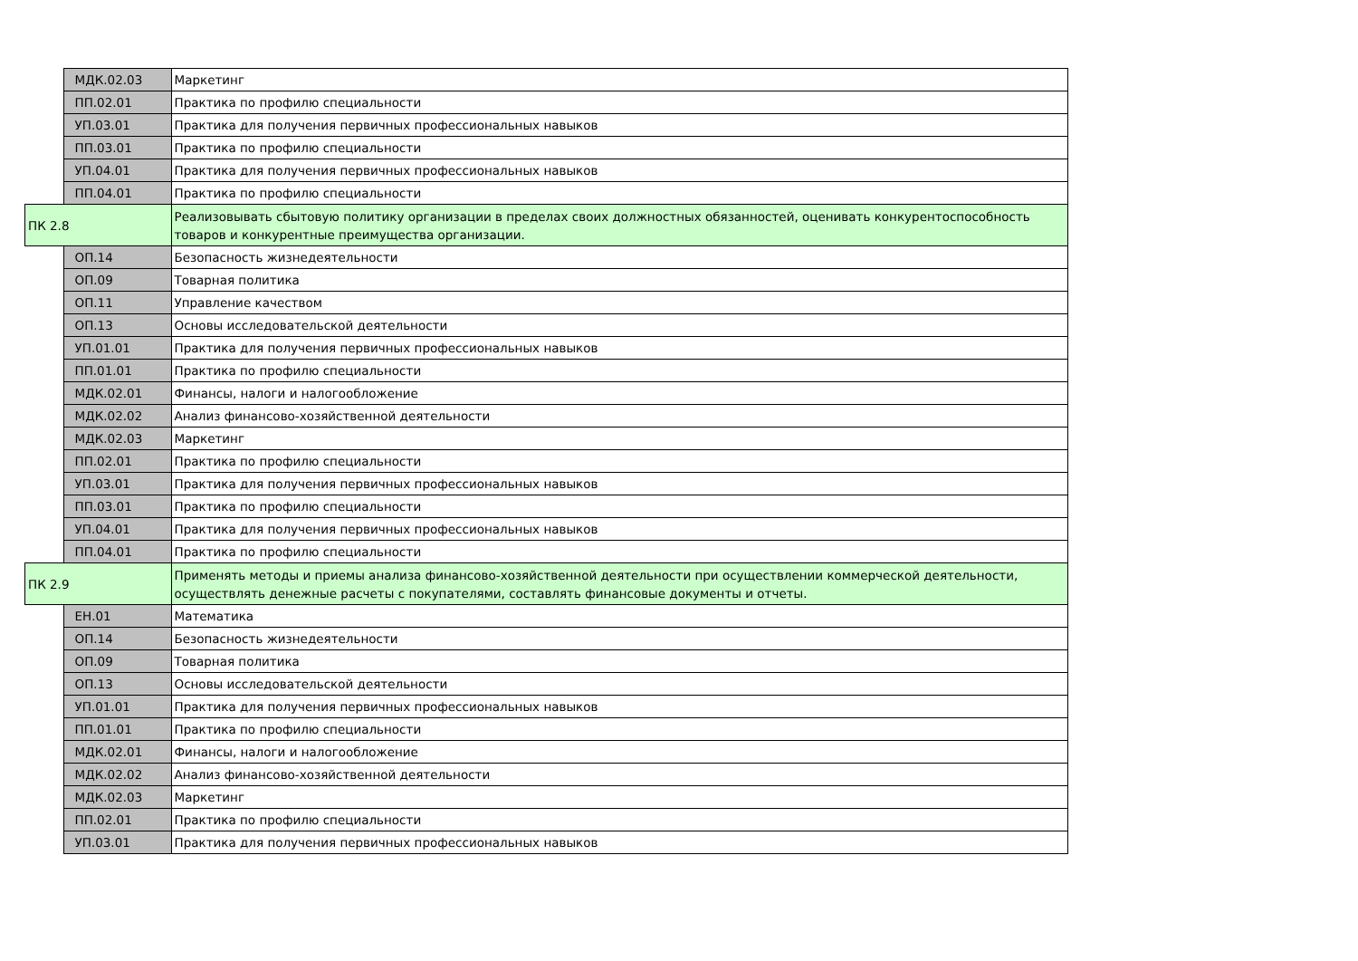| | МДК.02.03 | Маркетинг |
| | ПП.02.01 | Практика по профилю специальности |
| | УП.03.01 | Практика для получения первичных профессиональных навыков |
| | ПП.03.01 | Практика по профилю специальности |
| | УП.04.01 | Практика для получения первичных профессиональных навыков |
| | ПП.04.01 | Практика по профилю специальности |
| ПК 2.8 | | Реализовывать сбытовую политику организации в пределах своих должностных обязанностей, оценивать конкурентоспособность товаров и конкурентные преимущества организации. |
| | ОП.14 | Безопасность жизнедеятельности |
| | ОП.09 | Товарная политика |
| | ОП.11 | Управление качеством |
| | ОП.13 | Основы исследовательской деятельности |
| | УП.01.01 | Практика для получения первичных профессиональных навыков |
| | ПП.01.01 | Практика по профилю специальности |
| | МДК.02.01 | Финансы, налоги и налогообложение |
| | МДК.02.02 | Анализ финансово-хозяйственной деятельности |
| | МДК.02.03 | Маркетинг |
| | ПП.02.01 | Практика по профилю специальности |
| | УП.03.01 | Практика для получения первичных профессиональных навыков |
| | ПП.03.01 | Практика по профилю специальности |
| | УП.04.01 | Практика для получения первичных профессиональных навыков |
| | ПП.04.01 | Практика по профилю специальности |
| ПК 2.9 | | Применять методы и приемы анализа финансово-хозяйственной деятельности при осуществлении коммерческой деятельности, осуществлять денежные расчеты с покупателями, составлять финансовые документы и отчеты. |
| | ЕН.01 | Математика |
| | ОП.14 | Безопасность жизнедеятельности |
| | ОП.09 | Товарная политика |
| | ОП.13 | Основы исследовательской деятельности |
| | УП.01.01 | Практика для получения первичных профессиональных навыков |
| | ПП.01.01 | Практика по профилю специальности |
| | МДК.02.01 | Финансы, налоги и налогообложение |
| | МДК.02.02 | Анализ финансово-хозяйственной деятельности |
| | МДК.02.03 | Маркетинг |
| | ПП.02.01 | Практика по профилю специальности |
| | УП.03.01 | Практика для получения первичных профессиональных навыков |